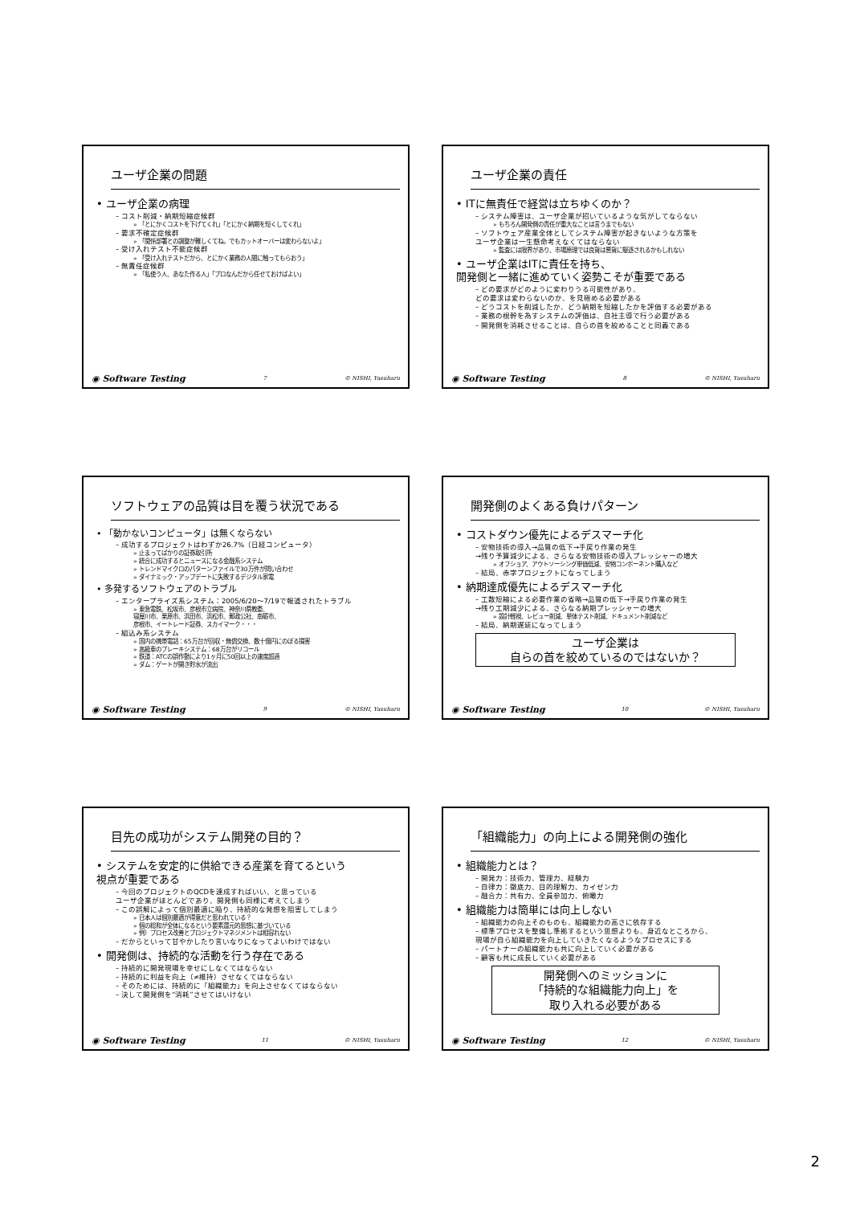ユーザ企業の問題
• ユーザ企業の病理
– コスト削減・納期短縮症候群
» 「とにかくコストを下げてくれ」「とにかく納期を短くしてくれ」
– 要求不確定症候群
» 「関係部署との調整が難しくてね。でもカットオーバーは変わらないよ」
– 受け入れテスト不能症候群
» 「受け入れテストだから、とにかく業務の人間に触ってもらおう」
– 無責任症候群
» 「私使う人、あなた作る人」「プロなんだから任せておけばよい」
◉ Software Testing 7 © NISHI, Yasuharu
ユーザ企業の責任
• ITに無責任で経営は立ちゆくのか？
– システム障害は、ユーザ企業が招いているような気がしてならない
» もちろん開発側の責任が重大なことは言うまでもない
– ソフトウェア産業全体としてシステム障害が起きないような方策を
ユーザ企業は一生懸命考えなくてはならない
» 監査には限界があり、市場原理では良貨は悪貨に駆逐されるかもしれない
• ユーザ企業はITに責任を持ち、
開発側と一緒に進めていく姿勢こそが重要である
– どの要求がどのように変わりうる可能性があり、
どの要求は変わらないのか、を見極める必要がある
– どうコストを削減したか、どう納期を短縮したかを評価する必要がある
– 業務の根幹を為すシステムの評価は、自社主導で行う必要がある
– 開発側を消耗させることは、自らの首を絞めることと同義である
◉ Software Testing 8 © NISHI, Yasuharu
ソフトウェアの品質は目を覆う状況である
• 「動かないコンピュータ」は無くならない
– 成功するプロジェクトはわずか26.7%（日経コンピュータ）
» 止まってばかりの証券取引所
» 統合に成功するとニュースになる金融系システム
» トレンドマイクロのパターンファイルで30万件が問い合わせ
» ダイナミック・アップデートに失敗するデジタル家電
• 多発するソフトウェアのトラブル
– エンタープライズ系システム：2005/6/20～7/19で報道されたトラブル
» 東急電鉄、松坂市、彦根市立病院、神奈川県教委、
寝屋川市、栗原市、浜田市、浜松市、郵政公社、南砺市、
彦根市、イートレード証券、スカイマーク・・・
– 組込み系システム
» 国内の携帯電話：65万台が回収・無償交換、数十億円にのぼる損害
» 高級車のブレーキシステム：68万台がリコール
» 鉄道：ATCの誤作動により1ヶ月に50回以上の速度超過
» ダム：ゲートが開き貯水が流出
◉ Software Testing 9 © NISHI, Yasuharu
開発側のよくある負けパターン
• コストダウン優先によるデスマーチ化
– 安物技術の導入→品質の低下→手戻り作業の発生
→残り予算減少による、さらなる安物技術の導入プレッシャーの増大
» オフショア、アウトソーシング単価低減、安物コンポーネント購入など
– 結局、赤字プロジェクトになってしまう
• 納期達成優先によるデスマーチ化
– 工数短縮による必要作業の省略→品質の低下→手戻り作業の発生
→残り工期減少による、さらなる納期プレッシャーの増大
» 設計軽視、レビュー削減、単体テスト削減、ドキュメント削減など
– 結局、納期遅延になってしまう
ユーザ企業は
自らの首を絞めているのではないか？
◉ Software Testing 10 © NISHI, Yasuharu
目先の成功がシステム開発の目的？
• システムを安定的に供給できる産業を育てるという
視点が重要である
– 今回のプロジェクトのQCDを達成すればいい、と思っている
ユーザ企業がほとんどであり、開発側も同様に考えてしまう
– この誤解によって個別最適に陥り、持続的な発想を阻害してしまう
» 日本人は個別最適が得意だと思われている？
» 個の総和が全体になるという要素還元的思想に基づいている
» 例）プロセス改善とプロジェクトマネジメントは相容れない
– だからといって甘やかしたり言いなりになってよいわけではない
• 開発側は、持続的な活動を行う存在である
– 持続的に開発現場を幸せにしなくてはならない
– 持続的に利益を向上（≠維持）させなくてはならない
– そのためには、持続的に「組織能力」を向上させなくてはならない
– 決して開発側を“消耗”させてはいけない
◉ Software Testing 11 © NISHI, Yasuharu
「組織能力」の向上による開発側の強化
• 組織能力とは？
– 開発力：技術力、管理力、経験力
– 自律力：徹底力、目的理解力、カイゼン力
– 融合力：共有力、全員参加力、俯瞰力
• 組織能力は簡単には向上しない
– 組織能力の向上そのものも、組織能力の高さに依存する
– 標準プロセスを整備し準拠するという思想よりも、身近なところから、
現場が自ら組織能力を向上していきたくなるようなプロセスにする
– パートナーの組織能力も共に向上していく必要がある
– 顧客も共に成長していく必要がある
開発側へのミッションに
「持続的な組織能力向上」を
取り入れる必要がある
◉ Software Testing 12 © NISHI, Yasuharu
2